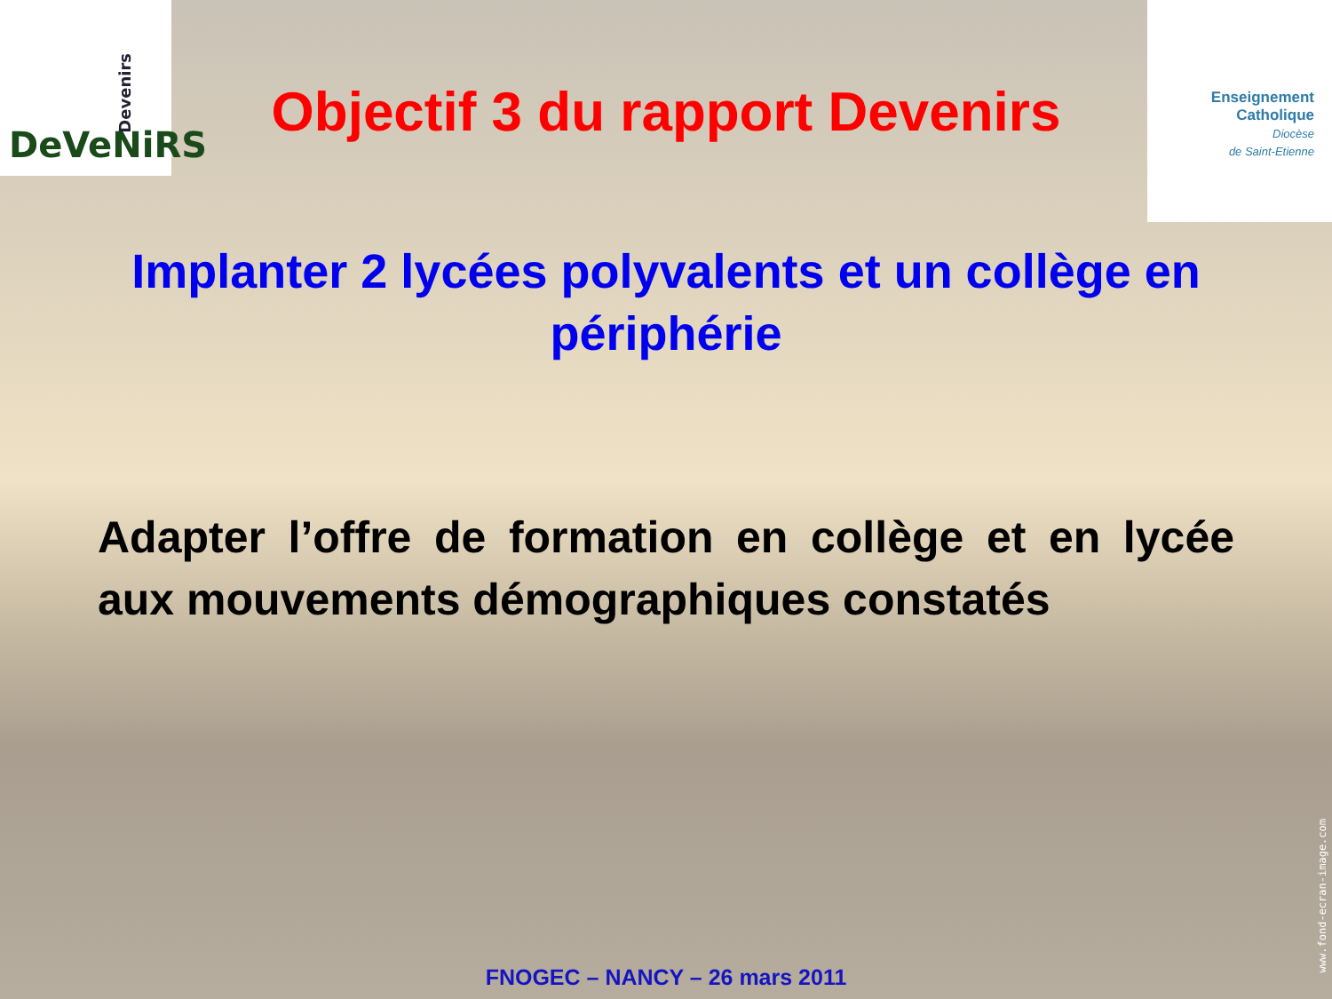DeVeNiRS
Devenirs
Enseignement
Catholique
Diocèse
de Saint-Etienne
Objectif 3 du rapport Devenirs
Implanter 2 lycées polyvalents et un collège en périphérie
Adapter l’offre de formation en collège et en lycée aux mouvements démographiques constatés
www.fond-ecran-image.com
FNOGEC – NANCY – 26 mars 2011